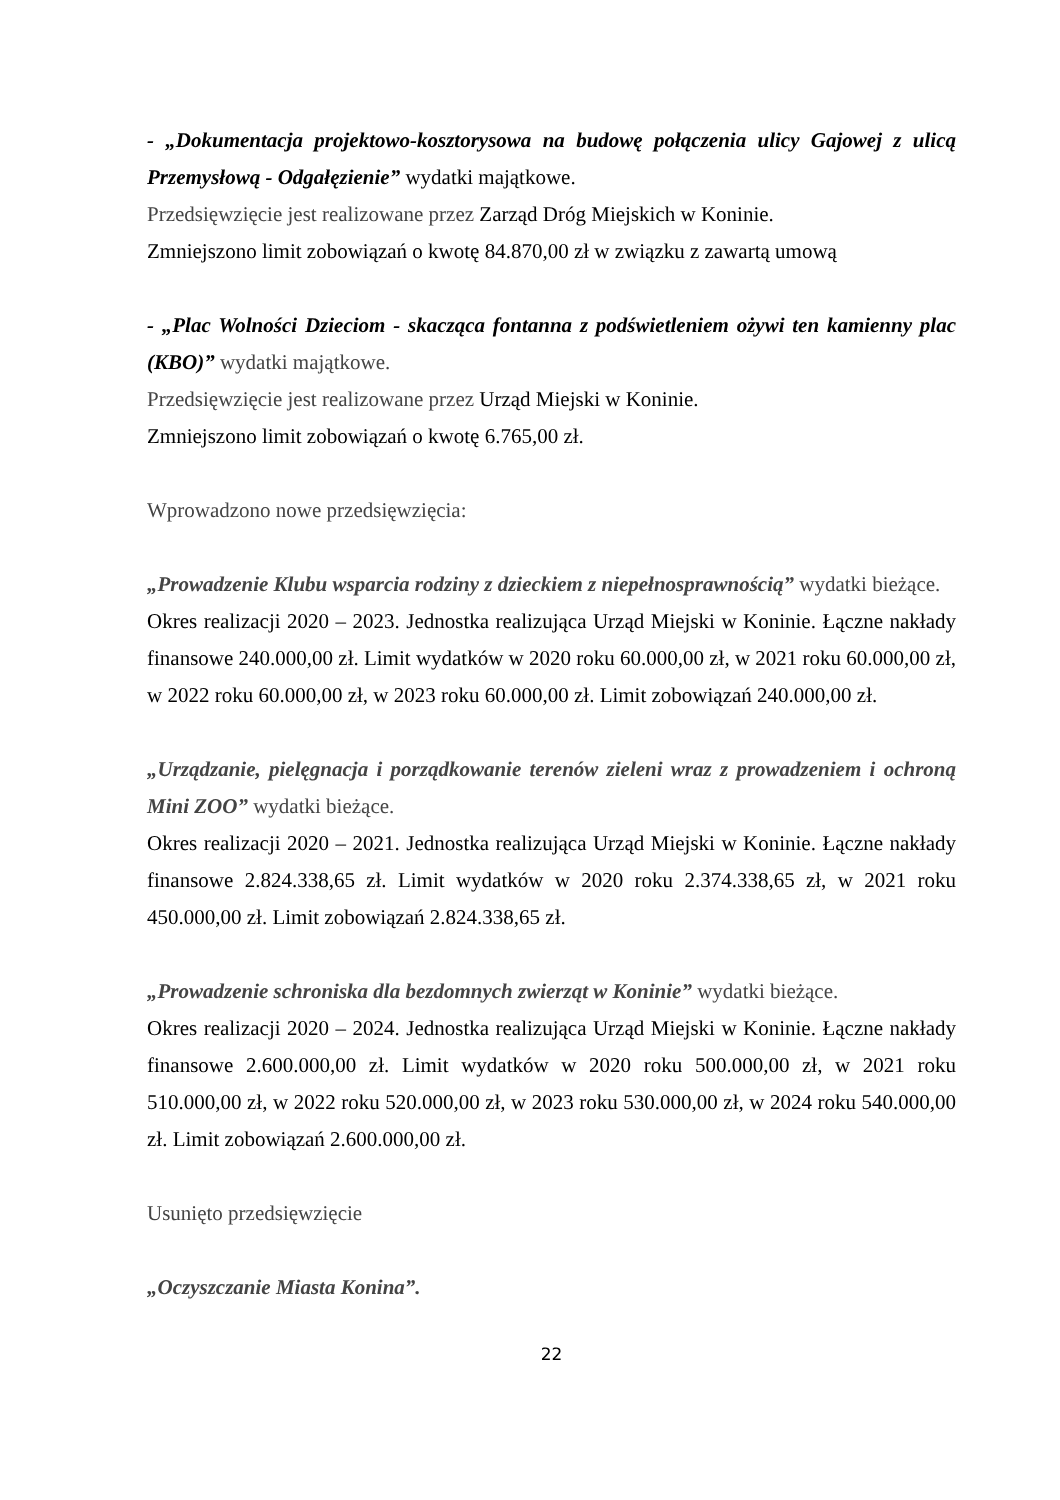- „Dokumentacja projektowo-kosztorysowa na budowę połączenia ulicy Gajowej z ulicą Przemysłową - Odgałęzienie” wydatki majątkowe.
Przedsięwzięcie jest realizowane przez Zarząd Dróg Miejskich w Koninie.
Zmniejszono limit zobowiązań o kwotę 84.870,00 zł w związku z zawartą umową
- „Plac Wolności Dzieciom - skacząca fontanna z podświetleniem ożywi ten kamienny plac (KBO)” wydatki majątkowe.
Przedsięwzięcie jest realizowane przez Urząd Miejski w Koninie.
Zmniejszono limit zobowiązań o kwotę 6.765,00 zł.
Wprowadzono nowe przedsięwzięcia:
„Prowadzenie Klubu wsparcia rodziny z dzieckiem z niepełnosprawnością” wydatki bieżące.
Okres realizacji 2020 – 2023. Jednostka realizująca Urząd Miejski w Koninie. Łączne nakłady finansowe 240.000,00 zł. Limit wydatków w 2020 roku 60.000,00 zł, w 2021 roku 60.000,00 zł, w 2022 roku 60.000,00 zł, w 2023 roku 60.000,00 zł. Limit zobowiązań 240.000,00 zł.
„Urządzanie, pielęgnacja i porządkowanie terenów zieleni wraz z prowadzeniem i ochroną Mini ZOO” wydatki bieżące.
Okres realizacji 2020 – 2021. Jednostka realizująca Urząd Miejski w Koninie. Łączne nakłady finansowe 2.824.338,65 zł. Limit wydatków w 2020 roku 2.374.338,65 zł, w 2021 roku 450.000,00 zł. Limit zobowiązań 2.824.338,65 zł.
„Prowadzenie schroniska dla bezdomnych zwierząt w Koninie” wydatki bieżące.
Okres realizacji 2020 – 2024. Jednostka realizująca Urząd Miejski w Koninie. Łączne nakłady finansowe 2.600.000,00 zł. Limit wydatków w 2020 roku 500.000,00 zł, w 2021 roku 510.000,00 zł, w 2022 roku 520.000,00 zł, w 2023 roku 530.000,00 zł, w 2024 roku 540.000,00 zł. Limit zobowiązań 2.600.000,00 zł.
Usunięto przedsięwzięcie
„Oczyszczanie Miasta Konina”.
22